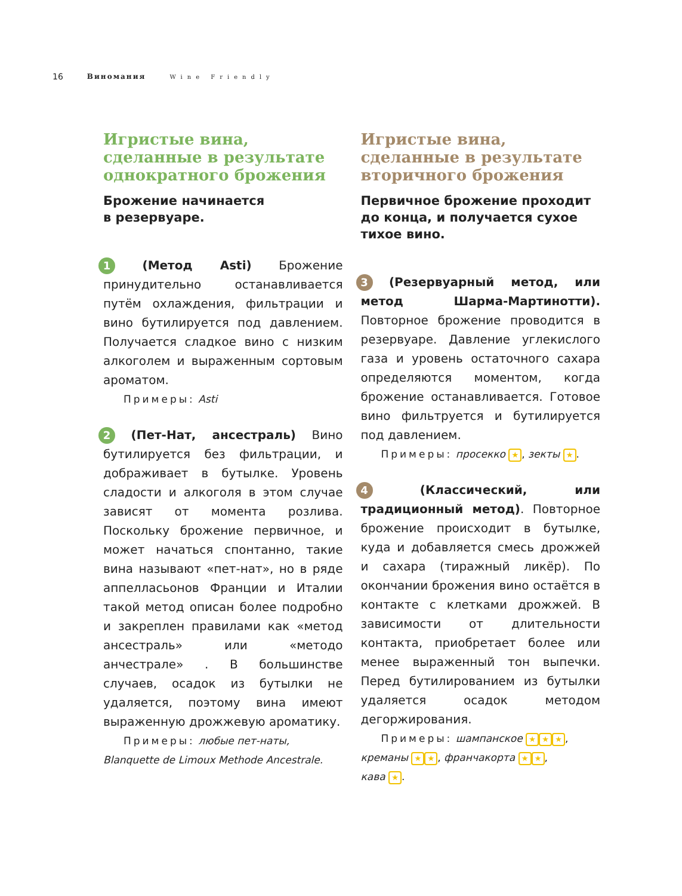16 Виномания Wine Friendly
Игристые вина, сделанные в результате однократного брожения
Брожение начинается
в резервуаре.
1 (Метод Asti) Брожение принудительно останавливается путём охлаждения, фильтрации и вино бутилируется под давлением. Получается сладкое вино с низким алкоголем и выраженным сортовым ароматом.
Примеры: Asti
2 (Пет-Нат, ансестраль) Вино бутилируется без фильтрации, и дображивает в бутылке. Уровень сладости и алкоголя в этом случае зависят от момента розлива. Поскольку брожение первичное, и может начаться спонтанно, такие вина называют «пет-нат», но в ряде аппелласьонов Франции и Италии такой метод описан более подробно и закреплен правилами как «метод ансестраль» или «методо анчестрале» . В большинстве случаев, осадок из бутылки не удаляется, поэтому вина имеют выраженную дрожжевую ароматику.
Примеры: любые пет-наты,
Blanquette de Limoux Methode Ancestrale.
Игристые вина, сделанные в результате вторичного брожения
Первичное брожение проходит до конца, и получается сухое тихое вино.
3 (Резервуарный метод, или метод Шарма-Мартинотти). Повторное брожение проводится в резервуаре. Давление углекислого газа и уровень остаточного сахара определяются моментом, когда брожение останавливается. Готовое вино фильтруется и бутилируется под давлением.
Примеры: просекко ★, зекты ★.
4 (Классический, или традиционный метод). Повторное брожение происходит в бутылке, куда и добавляется смесь дрожжей и сахара (тиражный ликёр). По окончании брожения вино остаётся в контакте с клетками дрожжей. В зависимости от длительности контакта, приобретает более или менее выраженный тон выпечки. Перед бутилированием из бутылки удаляется осадок методом дегоржирования.
Примеры: шампанское ★ ★ ★,
креманы ★ ★, франчакорта ★ ★,
кава ★.